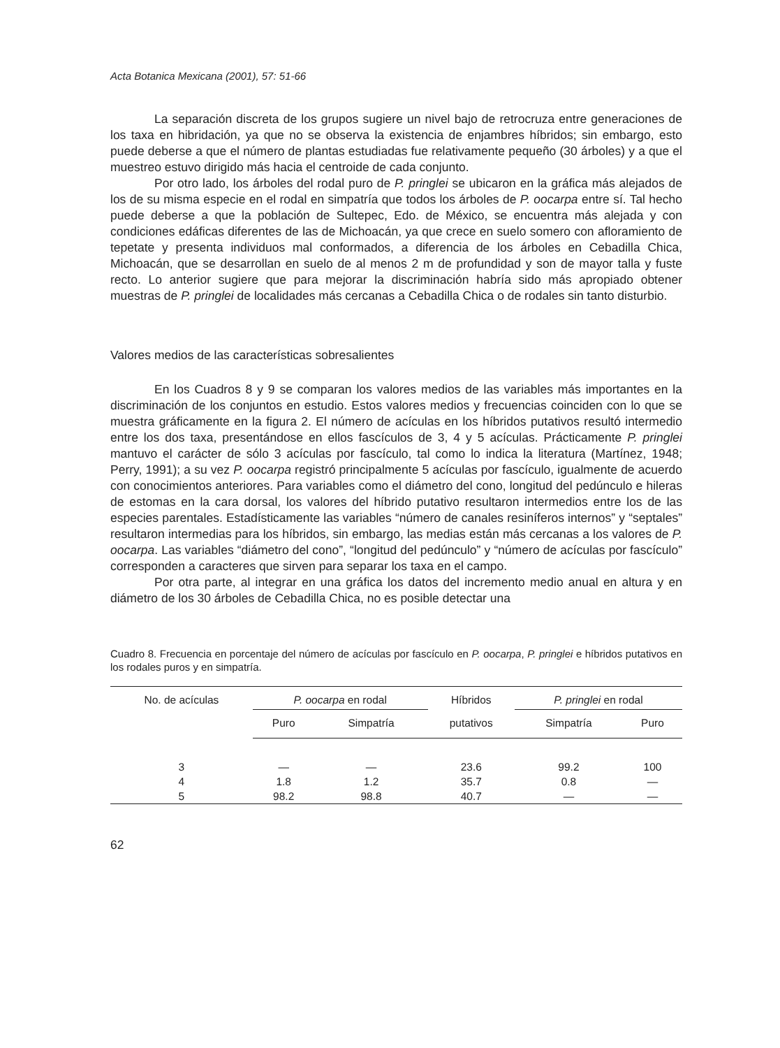Acta Botanica Mexicana (2001), 57: 51-66
La separación discreta de los grupos sugiere un nivel bajo de retrocruza entre generaciones de los taxa en hibridación, ya que no se observa la existencia de enjambres híbridos; sin embargo, esto puede deberse a que el número de plantas estudiadas fue relativamente pequeño (30 árboles) y a que el muestreo estuvo dirigido más hacia el centroide de cada conjunto.
Por otro lado, los árboles del rodal puro de P. pringlei se ubicaron en la gráfica más alejados de los de su misma especie en el rodal en simpatría que todos los árboles de P. oocarpa entre sí. Tal hecho puede deberse a que la población de Sultepec, Edo. de México, se encuentra más alejada y con condiciones edáficas diferentes de las de Michoacán, ya que crece en suelo somero con afloramiento de tepetate y presenta individuos mal conformados, a diferencia de los árboles en Cebadilla Chica, Michoacán, que se desarrollan en suelo de al menos 2 m de profundidad y son de mayor talla y fuste recto. Lo anterior sugiere que para mejorar la discriminación habría sido más apropiado obtener muestras de P. pringlei de localidades más cercanas a Cebadilla Chica o de rodales sin tanto disturbio.
Valores medios de las características sobresalientes
En los Cuadros 8 y 9 se comparan los valores medios de las variables más importantes en la discriminación de los conjuntos en estudio. Estos valores medios y frecuencias coinciden con lo que se muestra gráficamente en la figura 2. El número de acículas en los híbridos putativos resultó intermedio entre los dos taxa, presentándose en ellos fascículos de 3, 4 y 5 acículas. Prácticamente P. pringlei mantuvo el carácter de sólo 3 acículas por fascículo, tal como lo indica la literatura (Martínez, 1948; Perry, 1991); a su vez P. oocarpa registró principalmente 5 acículas por fascículo, igualmente de acuerdo con conocimientos anteriores. Para variables como el diámetro del cono, longitud del pedúnculo e hileras de estomas en la cara dorsal, los valores del híbrido putativo resultaron intermedios entre los de las especies parentales. Estadísticamente las variables “número de canales resiníferos internos” y “septales” resultaron intermedias para los híbridos, sin embargo, las medias están más cercanas a los valores de P. oocarpa. Las variables “diámetro del cono”, “longitud del pedúnculo” y “número de acículas por fascículo” corresponden a caracteres que sirven para separar los taxa en el campo.
Por otra parte, al integrar en una gráfica los datos del incremento medio anual en altura y en diámetro de los 30 árboles de Cebadilla Chica, no es posible detectar una
Cuadro 8. Frecuencia en porcentaje del número de acículas por fascículo en P. oocarpa, P. pringlei e híbridos putativos en los rodales puros y en simpatría.
| No. de acículas | P. oocarpa en rodal | | Híbridos | P. pringlei en rodal | |
| --- | --- | --- | --- | --- | --- |
| | Puro | Simpatría | putativos | Simpatría | Puro |
| 3 | — | — | 23.6 | 99.2 | 100 |
| 4 | 1.8 | 1.2 | 35.7 | 0.8 | — |
| 5 | 98.2 | 98.8 | 40.7 | — | — |
62